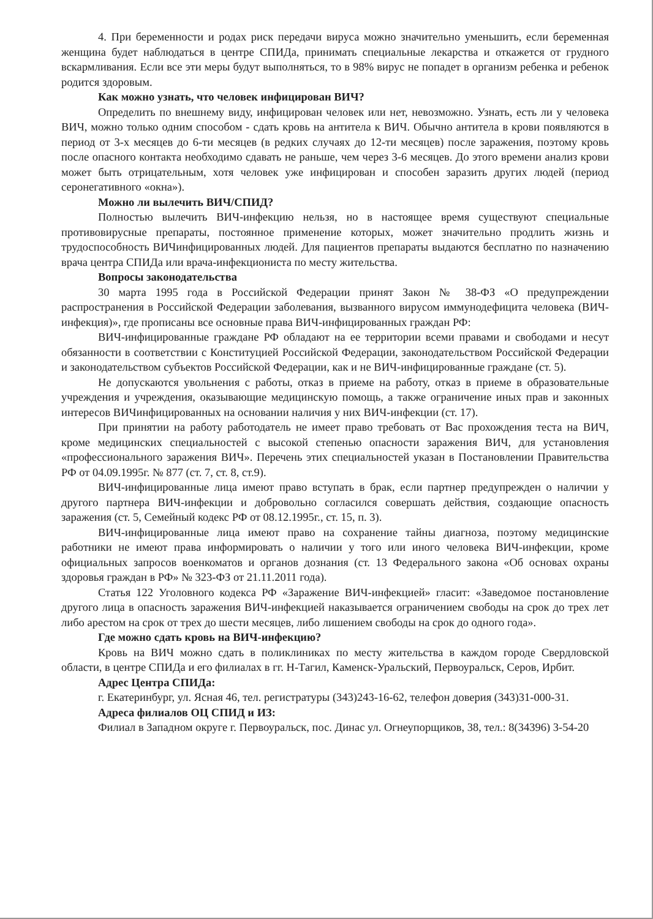4. При беременности и родах риск передачи вируса можно значительно уменьшить, если беременная женщина будет наблюдаться в центре СПИДа, принимать специальные лекарства и откажется от грудного вскармливания. Если все эти меры будут выполняться, то в 98% вирус не попадет в организм ребенка и ребенок родится здоровым.
Как можно узнать, что человек инфицирован ВИЧ?
Определить по внешнему виду, инфицирован человек или нет, невозможно. Узнать, есть ли у человека ВИЧ, можно только одним способом - сдать кровь на антитела к ВИЧ. Обычно антитела в крови появляются в период от 3-х месяцев до 6-ти месяцев (в редких случаях до 12-ти месяцев) после заражения, поэтому кровь после опасного контакта необходимо сдавать не раньше, чем через 3-6 месяцев. До этого времени анализ крови может быть отрицательным, хотя человек уже инфицирован и способен заразить других людей (период серонегативного «окна»).
Можно ли вылечить ВИЧ/СПИД?
Полностью вылечить ВИЧ-инфекцию нельзя, но в настоящее время существуют специальные противовирусные препараты, постоянное применение которых, может значительно продлить жизнь и трудоспособность ВИЧинфицированных людей. Для пациентов препараты выдаются бесплатно по назначению врача центра СПИДа или врача-инфекциониста по месту жительства.
Вопросы законодательства
30 марта 1995 года в Российской Федерации принят Закон № 38-ФЗ «О предупреждении распространения в Российской Федерации заболевания, вызванного вирусом иммунодефицита человека (ВИЧ-инфекция)», где прописаны все основные права ВИЧ-инфицированных граждан РФ:
ВИЧ-инфицированные граждане РФ обладают на ее территории всеми правами и свободами и несут обязанности в соответствии с Конституцией Российской Федерации, законодательством Российской Федерации и законодательством субъектов Российской Федерации, как и не ВИЧ-инфицированные граждане (ст. 5).
Не допускаются увольнения с работы, отказ в приеме на работу, отказ в приеме в образовательные учреждения и учреждения, оказывающие медицинскую помощь, а также ограничение иных прав и законных интересов ВИЧинфицированных на основании наличия у них ВИЧ-инфекции (ст. 17).
При принятии на работу работодатель не имеет право требовать от Вас прохождения теста на ВИЧ, кроме медицинских специальностей с высокой степенью опасности заражения ВИЧ, для установления «профессионального заражения ВИЧ». Перечень этих специальностей указан в Постановлении Правительства РФ от 04.09.1995г. № 877 (ст. 7, ст. 8, ст.9).
ВИЧ-инфицированные лица имеют право вступать в брак, если партнер предупрежден о наличии у другого партнера ВИЧ-инфекции и добровольно согласился совершать действия, создающие опасность заражения (ст. 5, Семейный кодекс РФ от 08.12.1995г., ст. 15, п. 3).
ВИЧ-инфицированные лица имеют право на сохранение тайны диагноза, поэтому медицинские работники не имеют права информировать о наличии у того или иного человека ВИЧ-инфекции, кроме официальных запросов военкоматов и органов дознания (ст. 13 Федерального закона «Об основах охраны здоровья граждан в РФ» № 323-ФЗ от 21.11.2011 года).
Статья 122 Уголовного кодекса РФ «Заражение ВИЧ-инфекцией» гласит: «Заведомое постановление другого лица в опасность заражения ВИЧ-инфекцией наказывается ограничением свободы на срок до трех лет либо арестом на срок от трех до шести месяцев, либо лишением свободы на срок до одного года».
Где можно сдать кровь на ВИЧ-инфекцию?
Кровь на ВИЧ можно сдать в поликлиниках по месту жительства в каждом городе Свердловской области, в центре СПИДа и его филиалах в гг. Н-Тагил, Каменск-Уральский, Первоуральск, Серов, Ирбит.
Адрес Центра СПИДа:
г. Екатеринбург, ул. Ясная 46, тел. регистратуры (343)243-16-62, телефон доверия (343)31-000-31.
Адреса филиалов ОЦ СПИД и ИЗ:
Филиал в Западном округе г. Первоуральск, пос. Динас ул. Огнеупорщиков, 38, тел.: 8(34396) 3-54-20